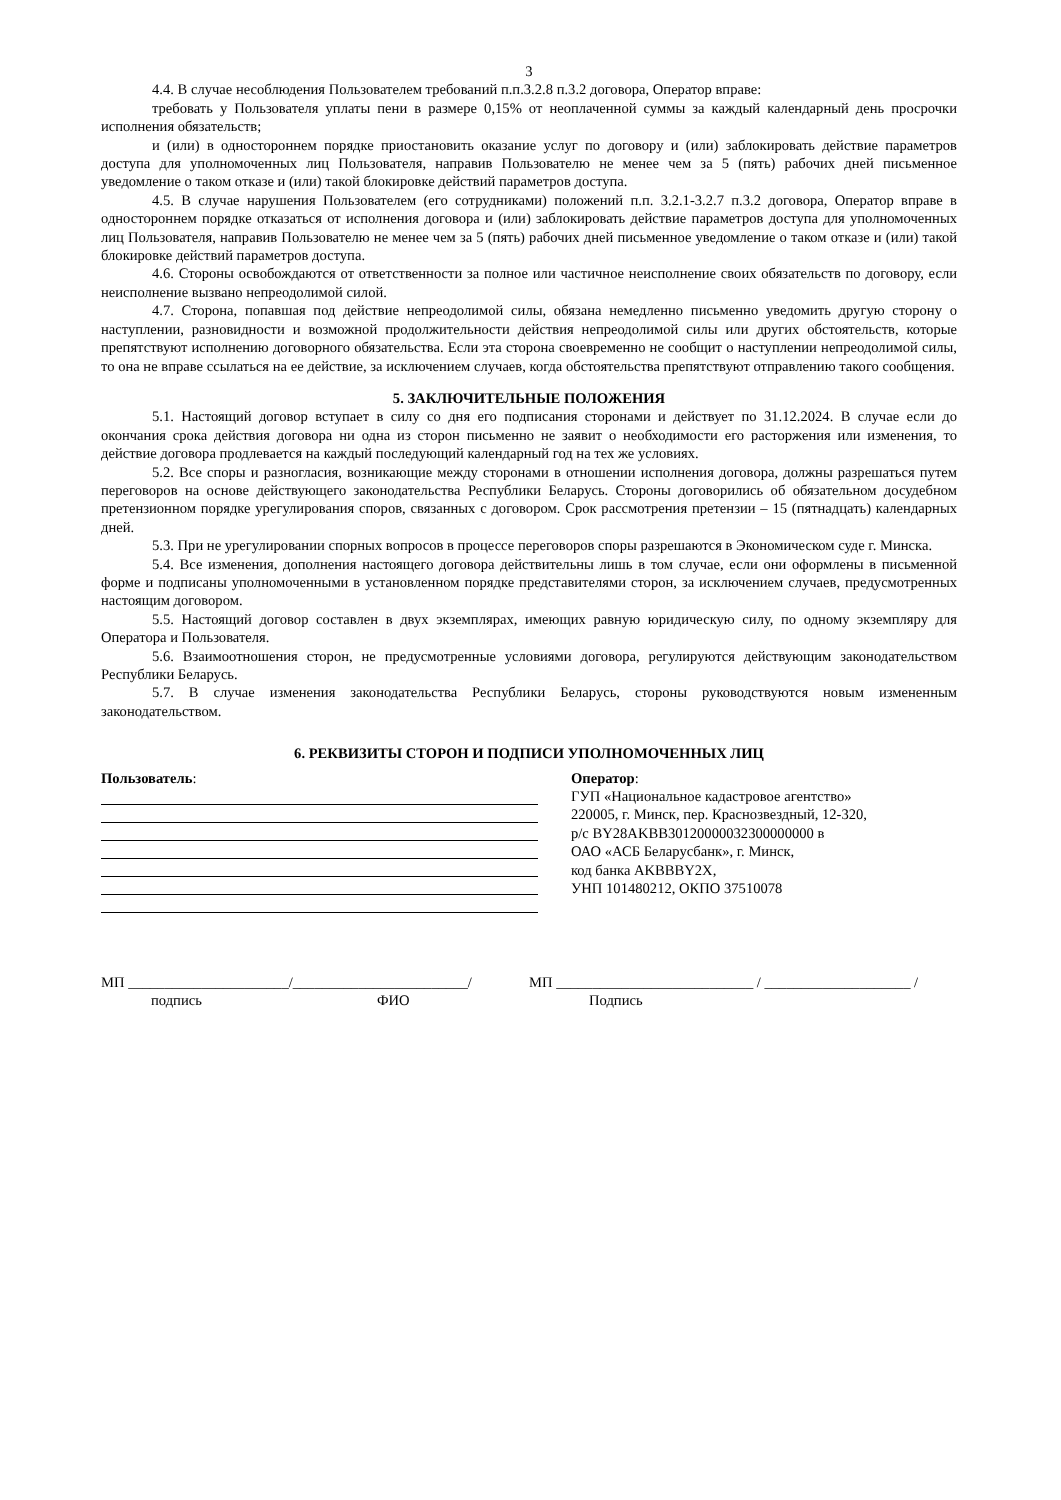3
4.4. В случае несоблюдения Пользователем требований п.п.3.2.8 п.3.2 договора, Оператор вправе:
требовать у Пользователя уплаты пени в размере 0,15% от неоплаченной суммы за каждый календарный день просрочки исполнения обязательств;
и (или) в одностороннем порядке приостановить оказание услуг по договору и (или) заблокировать действие параметров доступа для уполномоченных лиц Пользователя, направив Пользователю не менее чем за 5 (пять) рабочих дней письменное уведомление о таком отказе и (или) такой блокировке действий параметров доступа.
4.5. В случае нарушения Пользователем (его сотрудниками) положений п.п. 3.2.1-3.2.7 п.3.2 договора, Оператор вправе в одностороннем порядке отказаться от исполнения договора и (или) заблокировать действие параметров доступа для уполномоченных лиц Пользователя, направив Пользователю не менее чем за 5 (пять) рабочих дней письменное уведомление о таком отказе и (или) такой блокировке действий параметров доступа.
4.6. Стороны освобождаются от ответственности за полное или частичное неисполнение своих обязательств по договору, если неисполнение вызвано непреодолимой силой.
4.7. Сторона, попавшая под действие непреодолимой силы, обязана немедленно письменно уведомить другую сторону о наступлении, разновидности и возможной продолжительности действия непреодолимой силы или других обстоятельств, которые препятствуют исполнению договорного обязательства. Если эта сторона своевременно не сообщит о наступлении непреодолимой силы, то она не вправе ссылаться на ее действие, за исключением случаев, когда обстоятельства препятствуют отправлению такого сообщения.
5. ЗАКЛЮЧИТЕЛЬНЫЕ ПОЛОЖЕНИЯ
5.1. Настоящий договор вступает в силу со дня его подписания сторонами и действует по 31.12.2024. В случае если до окончания срока действия договора ни одна из сторон письменно не заявит о необходимости его расторжения или изменения, то действие договора продлевается на каждый последующий календарный год на тех же условиях.
5.2. Все споры и разногласия, возникающие между сторонами в отношении исполнения договора, должны разрешаться путем переговоров на основе действующего законодательства Республики Беларусь. Стороны договорились об обязательном досудебном претензионном порядке урегулирования споров, связанных с договором. Срок рассмотрения претензии – 15 (пятнадцать) календарных дней.
5.3. При не урегулировании спорных вопросов в процессе переговоров споры разрешаются в Экономическом суде г. Минска.
5.4. Все изменения, дополнения настоящего договора действительны лишь в том случае, если они оформлены в письменной форме и подписаны уполномоченными в установленном порядке представителями сторон, за исключением случаев, предусмотренных настоящим договором.
5.5. Настоящий договор составлен в двух экземплярах, имеющих равную юридическую силу, по одному экземпляру для Оператора и Пользователя.
5.6. Взаимоотношения сторон, не предусмотренные условиями договора, регулируются действующим законодательством Республики Беларусь.
5.7. В случае изменения законодательства Республики Беларусь, стороны руководствуются новым измененным законодательством.
6. РЕКВИЗИТЫ СТОРОН И ПОДПИСИ УПОЛНОМОЧЕННЫХ ЛИЦ
Пользователь: Оператор:
ГУП «Национальное кадастровое агентство»
220005, г. Минск, пер. Краснозвездный, 12-320,
р/с BY28AKBB30120000032300000000 в
ОАО «АСБ Беларусбанк», г. Минск,
код банка AKBBBY2X,
УНП 101480212, ОКПО 37510078
МП ______________________/________________________/
подпись ФИО
МП ___________________________ / ____________________ /
Подпись